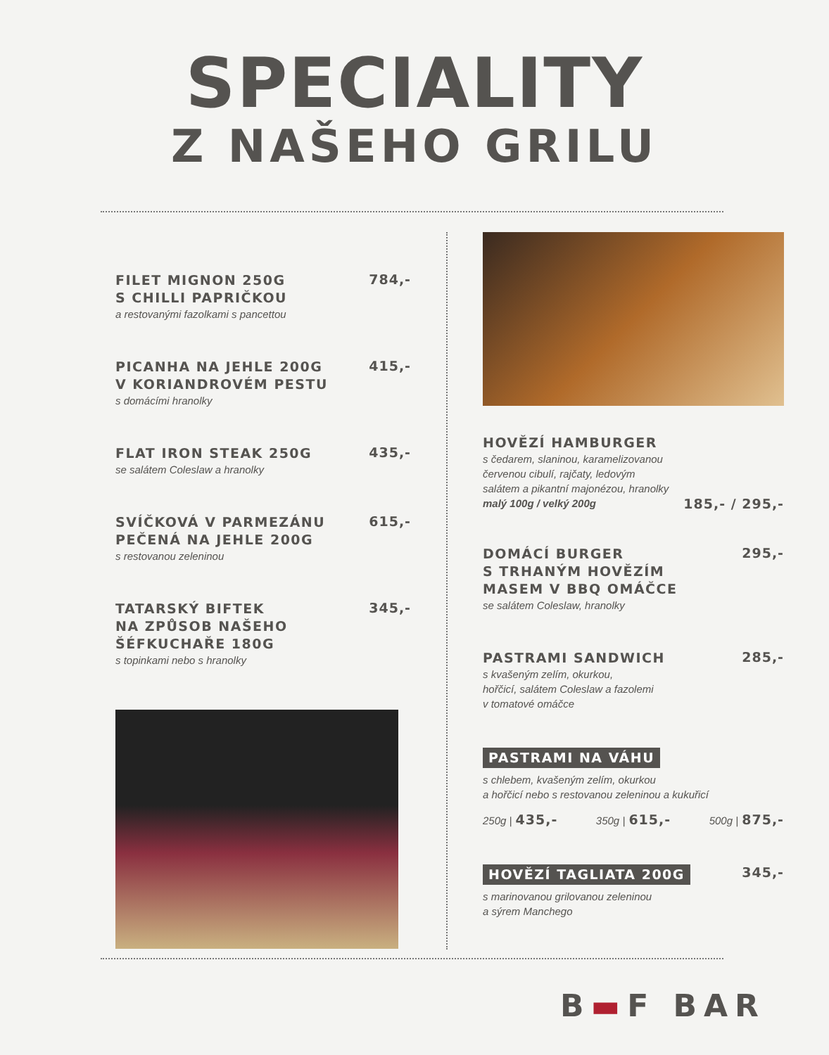SPECIALITY
Z NAŠEHO GRILU
FILET MIGNON 250G
S CHILLI PAPRIČKOU
784,-
a restovanými fazolkami s pancettou
PICANHA NA JEHLE 200G
V KORIANDROVÉM PESTU
415,-
s domácími hranolky
FLAT IRON STEAK 250G
435,-
se salátem Coleslaw a hranolky
SVÍČKOVÁ V PARMEZÁNU
PEČENÁ NA JEHLE 200G
615,-
s restovanou zeleninou
TATARSKÝ BIFTEK
NA ZPŮSOB NAŠEHO
ŠÉFKUCHAŘE 180G
345,-
s topinkami nebo s hranolky
HOVĚZÍ HAMBURGER
s čedarem, slaninou, karamelizovanou
červenou cibulí, rajčaty, ledovým
salátem a pikantní majonézou, hranolky
malý 100g / velký 200g
185,- / 295,-
DOMÁCÍ BURGER
S TRHANÝM HOVĚZÍM
MASEM V BBQ OMÁČCE
295,-
se salátem Coleslaw, hranolky
PASTRAMI SANDWICH
285,-
s kvašeným zelím, okurkou,
hořčicí, salátem Coleslaw a fazolemi
v tomatové omáčce
PASTRAMI NA VÁHU
s chlebem, kvašeným zelím, okurkou
a hořčicí nebo s restovanou zeleninou a kukuřicí
250g | 435,-
350g | 615,-
500g | 875,-
HOVĚZÍ TAGLIATA 200G
345,-
s marinovanou grilovanou zeleninou
a sýrem Manchego
B▬F BAR